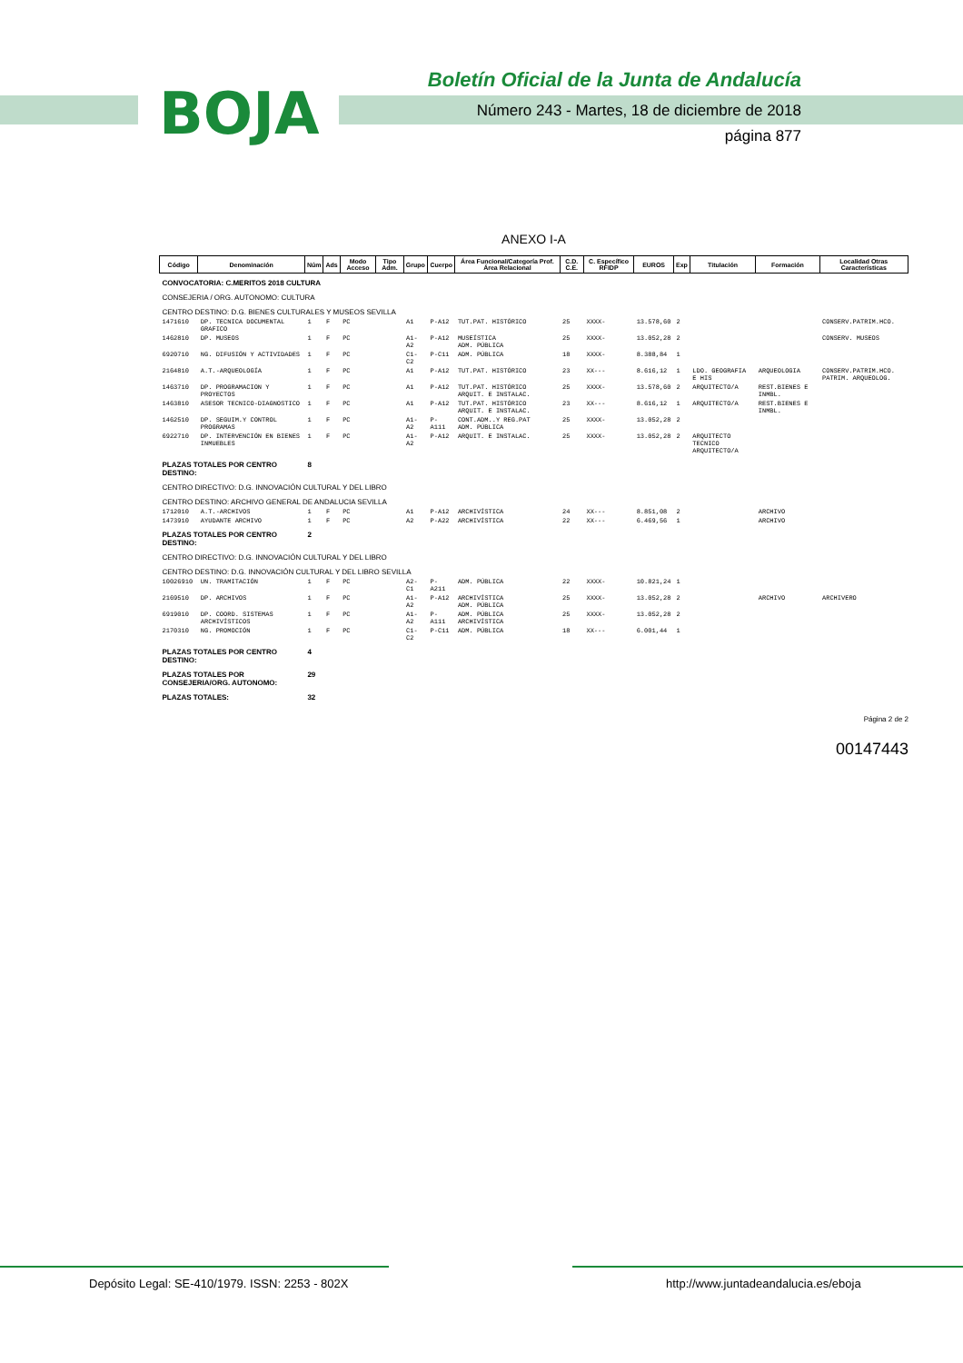BOJA
Boletín Oficial de la Junta de Andalucía
Número 243 - Martes, 18 de diciembre de 2018
página 877
ANEXO I-A
| Código | Denominación | Núm | Ads | Modo Acceso | Tipo Adm. | Grupo | Cuerpo | Área Funcional/Categoría Prof. Área Relacional | C.D. C.E. | C. Específico RFIDP | EUROS | Exp | Titulación | Formación | Localidad Otras Características |
| --- | --- | --- | --- | --- | --- | --- | --- | --- | --- | --- | --- | --- | --- | --- | --- |
| CONVOCATORIA: C.MERITOS 2018 CULTURA | | | | | | | | | | | | | | | |
| CONSEJERIA / ORG. AUTONOMO: CULTURA | | | | | | | | | | | | | | | |
| CENTRO DESTINO: D.G. BIENES CULTURALES Y MUSEOS SEVILLA | | | | | | | | | | | | | | | |
| 1471610 | DP. TECNICA DOCUMENTAL GRAFICO | 1 | F | PC | | A1 | P-A12 | TUT.PAT. HISTÓRICO | 25 | XXXX- | 13.578,60 | 2 | | | CONSERV.PATRIM.HCO. |
| 1462810 | DP. MUSEOS | 1 | F | PC | | A1-A2 | P-A12 | MUSEÍSTICA ADM. PÚBLICA | 25 | XXXX- | 13.052,28 | 2 | | | CONSERV. MUSEOS |
| 6920710 | NG. DIFUSIÓN Y ACTIVIDADES | 1 | F | PC | | C1-C2 | P-C11 | ADM. PÚBLICA | 18 | XXXX- | 8.388,84 | 1 | | | |
| 2164810 | A.T.-ARQUEOLOGÍA | 1 | F | PC | | A1 | P-A12 | TUT.PAT. HISTÓRICO | 23 | XX--- | 8.616,12 | 1 | LDO. GEOGRAFIA E HIS | ARQUEOLOGIA | CONSERV.PATRIM.HCO. PATRIM. ARQUEOLOG. |
| 1463710 | DP. PROGRAMACION Y PROYECTOS | 1 | F | PC | | A1 | P-A12 | TUT.PAT. HISTÓRICO ARQUIT. E INSTALAC. | 25 | XXXX- | 13.578,60 | 2 | ARQUITECTO/A | REST.BIENES E INMBL. | |
| 1463810 | ASESOR TECNICO-DIAGNOSTICO | 1 | F | PC | | A1 | P-A12 | TUT.PAT. HISTÓRICO ARQUIT. E INSTALAC. | 23 | XX--- | 8.616,12 | 1 | ARQUITECTO/A | REST.BIENES E INMBL. | |
| 1462510 | DP. SEGUIM.Y CONTROL PROGRAMAS | 1 | F | PC | | A1-A2 | P-A111 | CONT.ADM..Y REG.PAT ADM. PÚBLICA | 25 | XXXX- | 13.052,28 | 2 | | | |
| 6922710 | DP. INTERVENCIÓN EN BIENES INMUEBLES | 1 | F | PC | | A1-A2 | P-A12 | ARQUIT. E INSTALAC. | 25 | XXXX- | 13.052,28 | 2 | ARQUITECTO TECNICO ARQUITECTO/A | | |
| PLAZAS TOTALES POR CENTRO DESTINO: | | 8 | | | | | | | | | | | | | |
| CENTRO DIRECTIVO: D.G. INNOVACIÓN CULTURAL Y DEL LIBRO | | | | | | | | | | | | | | | |
| CENTRO DESTINO: ARCHIVO GENERAL DE ANDALUCIA SEVILLA | | | | | | | | | | | | | | | |
| 1712010 | A.T.-ARCHIVOS | 1 | F | PC | | A1 | P-A12 | ARCHIVÍSTICA | 24 | XX--- | 8.851,08 | 2 | | ARCHIVO | |
| 1473910 | AYUDANTE ARCHIVO | 1 | F | PC | | A2 | P-A22 | ARCHIVÍSTICA | 22 | XX--- | 6.469,56 | 1 | | ARCHIVO | |
| PLAZAS TOTALES POR CENTRO DESTINO: | | 2 | | | | | | | | | | | | | |
| CENTRO DIRECTIVO: D.G. INNOVACIÓN CULTURAL Y DEL LIBRO | | | | | | | | | | | | | | | |
| CENTRO DESTINO: D.G. INNOVACIÓN CULTURAL Y DEL LIBRO SEVILLA | | | | | | | | | | | | | | | |
| 10026910 | UN. TRAMITACIÓN | 1 | F | PC | | A2-C1 | P-A211 | ADM. PÚBLICA | 22 | XXXX- | 10.821,24 | 1 | | | |
| 2169510 | DP. ARCHIVOS | 1 | F | PC | | A1-A2 | P-A12 | ARCHIVÍSTICA ADM. PÚBLICA | 25 | XXXX- | 13.052,28 | 2 | | ARCHIVO | ARCHIVERO |
| 6919010 | DP. COORD. SISTEMAS ARCHIVÍSTICOS | 1 | F | PC | | A1-A2 | P-A111 | ADM. PÚBLICA ARCHIVÍSTICA | 25 | XXXX- | 13.052,28 | 2 | | | |
| 2170310 | NG. PROMOCIÓN | 1 | F | PC | | C1-C2 | P-C11 | ADM. PÚBLICA | 18 | XX--- | 6.001,44 | 1 | | | |
| PLAZAS TOTALES POR CENTRO DESTINO: | | 4 | | | | | | | | | | | | | |
| PLAZAS TOTALES POR CONSEJERIA/ORG. AUTONOMO: | | 29 | | | | | | | | | | | | | |
| PLAZAS TOTALES: | | 32 | | | | | | | | | | | | | |
Página 2 de 2
00147443
Depósito Legal: SE-410/1979. ISSN: 2253 - 802X http://www.juntadeandalucia.es/eboja